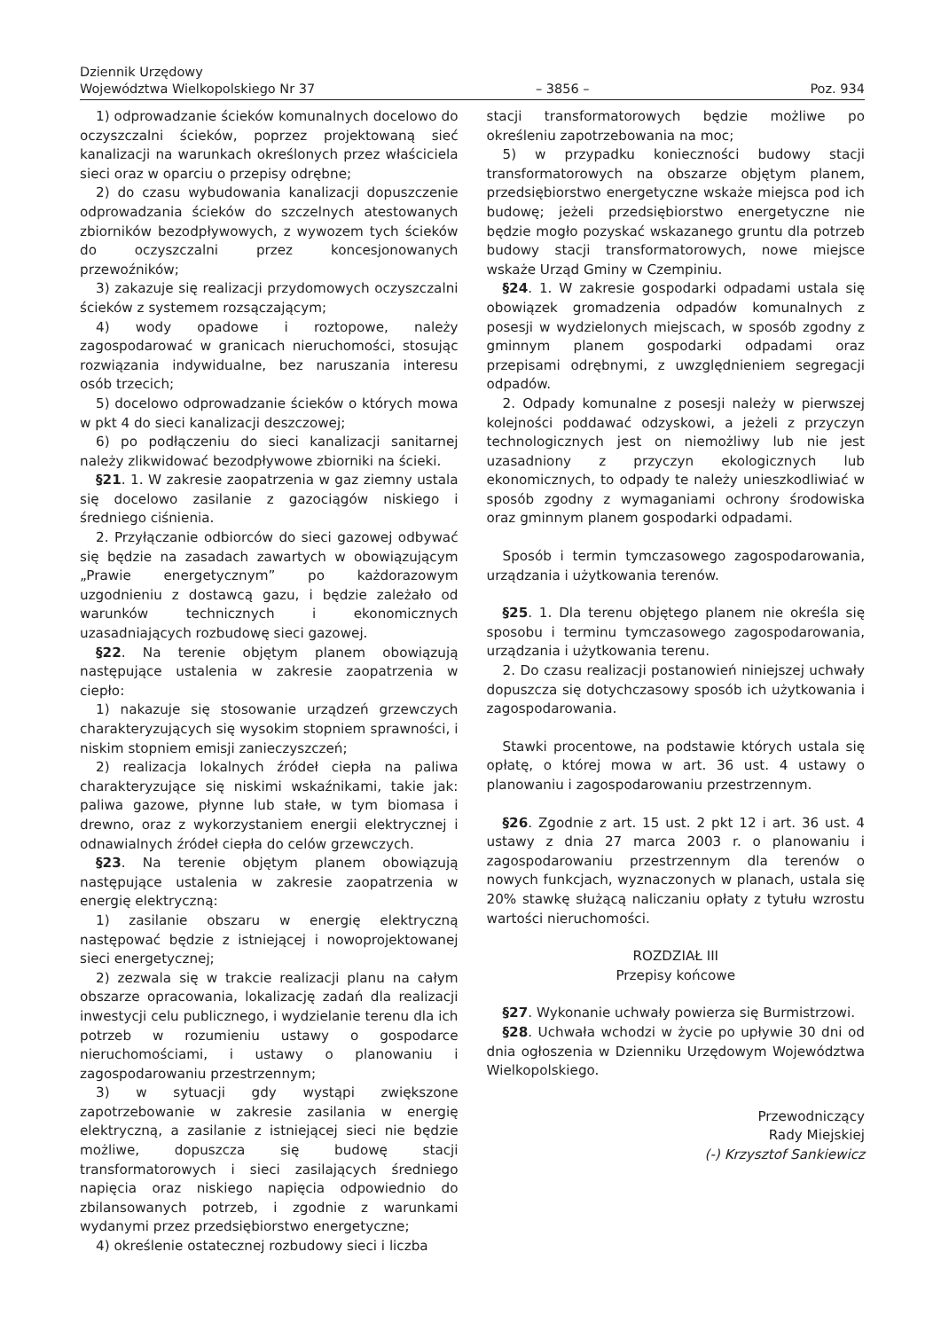Dziennik Urzędowy
Województwa Wielkopolskiego Nr 37
– 3856 –
Poz. 934
1) odprowadzanie ścieków komunalnych docelowo do oczyszczalni ścieków, poprzez projektowaną sieć kanalizacji na warunkach określonych przez właściciela sieci oraz w oparciu o przepisy odrębne;
2) do czasu wybudowania kanalizacji dopuszczenie odprowadzania ścieków do szczelnych atestowanych zbiorników bezodpływowych, z wywozem tych ścieków do oczyszczalni przez koncesjonowanych przewoźników;
3) zakazuje się realizacji przydomowych oczyszczalni ścieków z systemem rozsączającym;
4) wody opadowe i roztopowe, należy zagospodarować w granicach nieruchomości, stosując rozwiązania indywidualne, bez naruszania interesu osób trzecich;
5) docelowo odprowadzanie ścieków o których mowa w pkt 4 do sieci kanalizacji deszczowej;
6) po podłączeniu do sieci kanalizacji sanitarnej należy zlikwidować bezodpływowe zbiorniki na ścieki.
§21. 1. W zakresie zaopatrzenia w gaz ziemny ustala się docelowo zasilanie z gazociągów niskiego i średniego ciśnienia.
2. Przyłączanie odbiorców do sieci gazowej odbywać się będzie na zasadach zawartych w obowiązującym „Prawie energetycznym” po każdorazowym uzgodnieniu z dostawcą gazu, i będzie zależało od warunków technicznych i ekonomicznych uzasadniających rozbudowę sieci gazowej.
§22. Na terenie objętym planem obowiązują następujące ustalenia w zakresie zaopatrzenia w ciepło:
1) nakazuje się stosowanie urządzeń grzewczych charakteryzujących się wysokim stopniem sprawności, i niskim stopniem emisji zanieczyszczeń;
2) realizacja lokalnych źródeł ciepła na paliwa charakteryzujące się niskimi wskaźnikami, takie jak: paliwa gazowe, płynne lub stałe, w tym biomasa i drewno, oraz z wykorzystaniem energii elektrycznej i odnawialnych źródeł ciepła do celów grzewczych.
§23. Na terenie objętym planem obowiązują następujące ustalenia w zakresie zaopatrzenia w energię elektryczną:
1) zasilanie obszaru w energię elektryczną następować będzie z istniejącej i nowoprojektowanej sieci energetycznej;
2) zezwala się w trakcie realizacji planu na całym obszarze opracowania, lokalizację zadań dla realizacji inwestycji celu publicznego, i wydzielanie terenu dla ich potrzeb w rozumieniu ustawy o gospodarce nieruchomościami, i ustawy o planowaniu i zagospodarowaniu przestrzennym;
3) w sytuacji gdy wystąpi zwiększone zapotrzebowanie w zakresie zasilania w energię elektryczną, a zasilanie z istniejącej sieci nie będzie możliwe, dopuszcza się budowę stacji transformatorowych i sieci zasilających średniego napięcia oraz niskiego napięcia odpowiednio do zbilansowanych potrzeb, i zgodnie z warunkami wydanymi przez przedsiębiorstwo energetyczne;
4) określenie ostatecznej rozbudowy sieci i liczba
stacji transformatorowych będzie możliwe po określeniu zapotrzebowania na moc;
5) w przypadku konieczności budowy stacji transformatorowych na obszarze objętym planem, przedsiębiorstwo energetyczne wskaże miejsca pod ich budowę; jeżeli przedsiębiorstwo energetyczne nie będzie mogło pozyskać wskazanego gruntu dla potrzeb budowy stacji transformatorowych, nowe miejsce wskaże Urząd Gminy w Czempiniu.
§24. 1. W zakresie gospodarki odpadami ustala się obowiązek gromadzenia odpadów komunalnych z posesji w wydzielonych miejscach, w sposób zgodny z gminnym planem gospodarki odpadami oraz przepisami odrębnymi, z uwzględnieniem segregacji odpadów.
2. Odpady komunalne z posesji należy w pierwszej kolejności poddawać odzyskowi, a jeżeli z przyczyn technologicznych jest on niemożliwy lub nie jest uzasadniony z przyczyn ekologicznych lub ekonomicznych, to odpady te należy unieszkodliwiać w sposób zgodny z wymaganiami ochrony środowiska oraz gminnym planem gospodarki odpadami.
Sposób i termin tymczasowego zagospodarowania, urządzania i użytkowania terenów.
§25. 1. Dla terenu objętego planem nie określa się sposobu i terminu tymczasowego zagospodarowania, urządzania i użytkowania terenu.
2. Do czasu realizacji postanowień niniejszej uchwały dopuszcza się dotychczasowy sposób ich użytkowania i zagospodarowania.
Stawki procentowe, na podstawie których ustala się opłatę, o której mowa w art. 36 ust. 4 ustawy o planowaniu i zagospodarowaniu przestrzennym.
§26. Zgodnie z art. 15 ust. 2 pkt 12 i art. 36 ust. 4 ustawy z dnia 27 marca 2003 r. o planowaniu i zagospodarowaniu przestrzennym dla terenów o nowych funkcjach, wyznaczonych w planach, ustala się 20% stawkę służącą naliczaniu opłaty z tytułu wzrostu wartości nieruchomości.
ROZDZIAŁ III
Przepisy końcowe
§27. Wykonanie uchwały powierza się Burmistrzowi.
§28. Uchwała wchodzi w życie po upływie 30 dni od dnia ogłoszenia w Dzienniku Urzędowym Województwa Wielkopolskiego.
Przewodniczący
Rady Miejskiej
(-) Krzysztof Sankiewicz